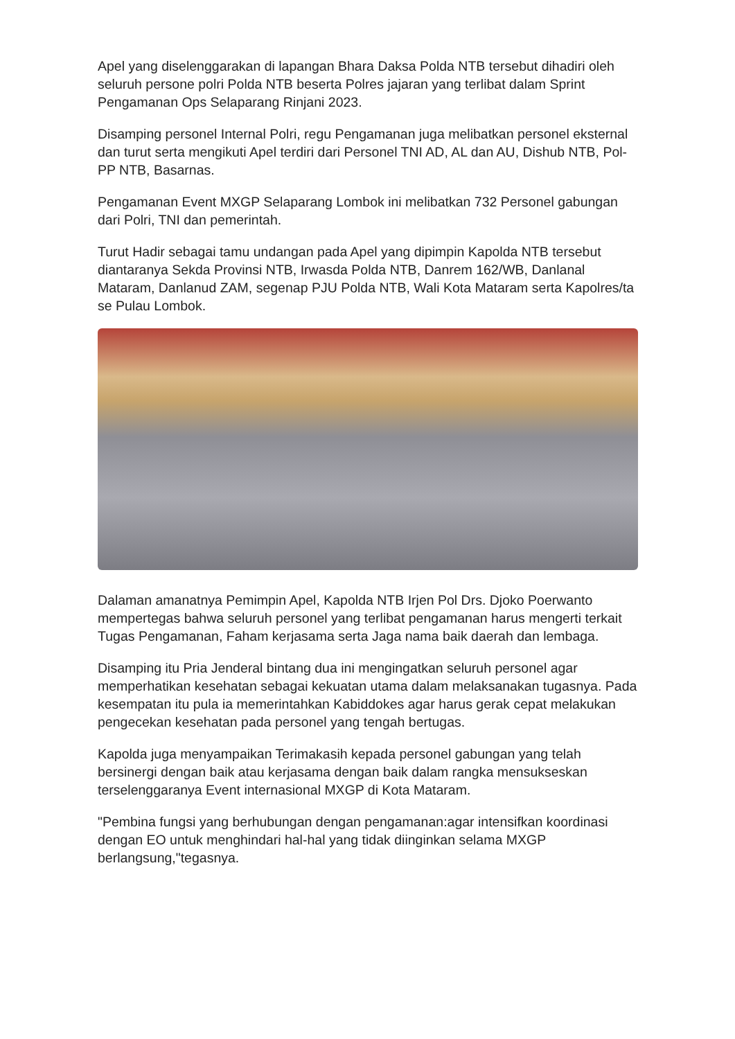Apel yang diselenggarakan di lapangan Bhara Daksa Polda NTB tersebut dihadiri oleh seluruh persone polri Polda NTB beserta Polres jajaran yang terlibat dalam Sprint Pengamanan Ops Selaparang Rinjani 2023.
Disamping personel Internal Polri, regu Pengamanan juga melibatkan personel eksternal dan turut serta mengikuti Apel terdiri dari Personel TNI AD, AL dan AU, Dishub NTB, Pol-PP NTB, Basarnas.
Pengamanan Event MXGP Selaparang Lombok ini melibatkan 732 Personel gabungan dari Polri, TNI dan pemerintah.
Turut Hadir sebagai tamu undangan pada Apel yang dipimpin Kapolda NTB tersebut diantaranya Sekda Provinsi NTB, Irwasda Polda NTB, Danrem 162/WB, Danlanal Mataram, Danlanud ZAM, segenap PJU Polda NTB, Wali Kota Mataram serta Kapolres/ta se Pulau Lombok.
Dalaman amanatnya Pemimpin Apel, Kapolda NTB Irjen Pol Drs. Djoko Poerwanto mempertegas bahwa seluruh personel yang terlibat pengamanan harus mengerti terkait Tugas Pengamanan, Faham kerjasama serta Jaga nama baik daerah dan lembaga.
Disamping itu Pria Jenderal bintang dua ini mengingatkan seluruh personel agar memperhatikan kesehatan sebagai kekuatan utama dalam melaksanakan tugasnya. Pada kesempatan itu pula ia memerintahkan Kabiddokes agar harus gerak cepat melakukan pengecekan kesehatan pada personel yang tengah bertugas.
Kapolda juga menyampaikan Terimakasih kepada personel gabungan yang telah bersinergi dengan baik atau kerjasama dengan baik dalam rangka mensukseskan terselenggaranya Event internasional MXGP di Kota Mataram.
"Pembina fungsi yang berhubungan dengan pengamanan:agar intensifkan koordinasi dengan EO untuk menghindari hal-hal yang tidak diinginkan selama MXGP berlangsung,"tegasnya.